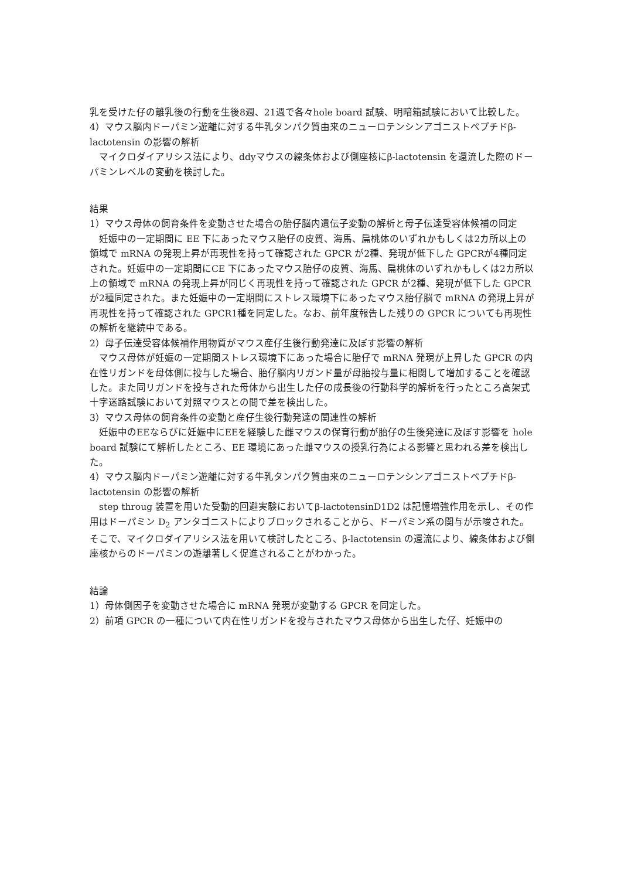乳を受けた仔の離乳後の行動を生後8週、21週で各々hole board 試験、明暗箱試験において比較した。
4）マウス脳内ドーパミン遊離に対する牛乳タンパク質由来のニューロテンシンアゴニストペプチドβ-lactotensin の影響の解析
　マイクロダイアリシス法により、ddyマウスの線条体および側座核にβ-lactotensin を還流した際のドーパミンレベルの変動を検討した。
結果
1）マウス母体の飼育条件を変動させた場合の胎仔脳内遺伝子変動の解析と母子伝達受容体候補の同定
　妊娠中の一定期間に EE 下にあったマウス胎仔の皮質、海馬、扁桃体のいずれかもしくは2カ所以上の領域で mRNA の発現上昇が再現性を持って確認された GPCR が2種、発現が低下した GPCRが4種同定された。妊娠中の一定期間にCE 下にあったマウス胎仔の皮質、海馬、扁桃体のいずれかもしくは2カ所以上の領域で mRNA の発現上昇が同じく再現性を持って確認された GPCR が2種、発現が低下した GPCR が2種同定された。また妊娠中の一定期間にストレス環境下にあったマウス胎仔脳で mRNA の発現上昇が再現性を持って確認された GPCR1種を同定した。なお、前年度報告した残りの GPCR についても再現性の解析を継続中である。
2）母子伝達受容体候補作用物質がマウス産仔生後行動発達に及ぼす影響の解析
　マウス母体が妊娠の一定期間ストレス環境下にあった場合に胎仔で mRNA 発現が上昇した GPCR の内在性リガンドを母体側に投与した場合、胎仔脳内リガンド量が母胎投与量に相関して増加することを確認した。また同リガンドを投与された母体から出生した仔の成長後の行動科学的解析を行ったところ高架式十字迷路試験において対照マウスとの間で差を検出した。
3）マウス母体の飼育条件の変動と産仔生後行動発達の関連性の解析
　妊娠中のEEならびに妊娠中にEEを経験した雌マウスの保育行動が胎仔の生後発達に及ぼす影響を hole board 試験にて解析したところ、EE 環境にあった雌マウスの授乳行為による影響と思われる差を検出した。
4）マウス脳内ドーパミン遊離に対する牛乳タンパク質由来のニューロテンシンアゴニストペプチドβ-lactotensin の影響の解析
　step throug 装置を用いた受動的回避実験においてβ-lactotensinD1D2 は記憶増強作用を示し、その作用はドーパミン D<sub>2</sub> アンタゴニストによりブロックされることから、ドーパミン系の関与が示唆された。そこで、マイクロダイアリシス法を用いて検討したところ、β-lactotensin の還流により、線条体および側座核からのドーパミンの遊離著しく促進されることがわかった。
結論
1）母体側因子を変動させた場合に mRNA 発現が変動する GPCR を同定した。
2）前項 GPCR の一種について内在性リガンドを投与されたマウス母体から出生した仔、妊娠中の